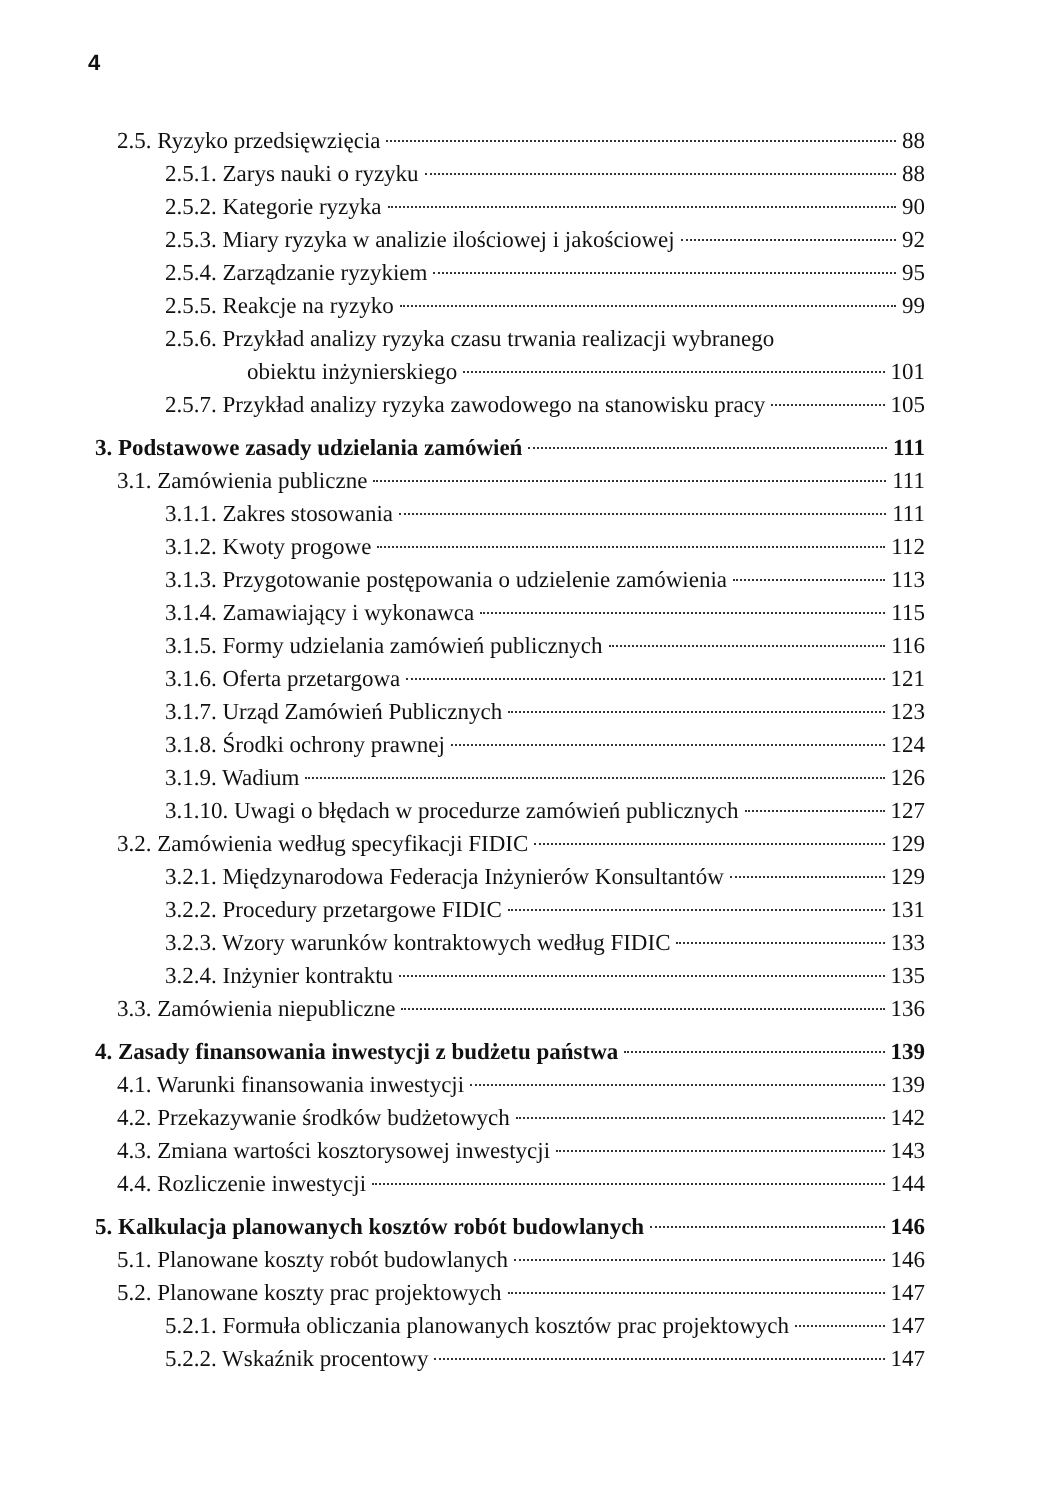4
2.5. Ryzyko przedsięwzięcia 88
2.5.1. Zarys nauki o ryzyku 88
2.5.2. Kategorie ryzyka 90
2.5.3. Miary ryzyka w analizie ilościowej i jakościowej 92
2.5.4. Zarządzanie ryzykiem 95
2.5.5. Reakcje na ryzyko 99
2.5.6. Przykład analizy ryzyka czasu trwania realizacji wybranego
obiektu inżynierskiego 101
2.5.7. Przykład analizy ryzyka zawodowego na stanowisku pracy 105
3. Podstawowe zasady udzielania zamówień 111
3.1. Zamówienia publiczne 111
3.1.1. Zakres stosowania 111
3.1.2. Kwoty progowe 112
3.1.3. Przygotowanie postępowania o udzielenie zamówienia 113
3.1.4. Zamawiający i wykonawca 115
3.1.5. Formy udzielania zamówień publicznych 116
3.1.6. Oferta przetargowa 121
3.1.7. Urząd Zamówień Publicznych 123
3.1.8. Środki ochrony prawnej 124
3.1.9. Wadium 126
3.1.10. Uwagi o błędach w procedurze zamówień publicznych 127
3.2. Zamówienia według specyfikacji FIDIC 129
3.2.1. Międzynarodowa Federacja Inżynierów Konsultantów 129
3.2.2. Procedury przetargowe FIDIC 131
3.2.3. Wzory warunków kontraktowych według FIDIC 133
3.2.4. Inżynier kontraktu 135
3.3. Zamówienia niepubliczne 136
4. Zasady finansowania inwestycji z budżetu państwa 139
4.1. Warunki finansowania inwestycji 139
4.2. Przekazywanie środków budżetowych 142
4.3. Zmiana wartości kosztorysowej inwestycji 143
4.4. Rozliczenie inwestycji 144
5. Kalkulacja planowanych kosztów robót budowlanych 146
5.1. Planowane koszty robót budowlanych 146
5.2. Planowane koszty prac projektowych 147
5.2.1. Formuła obliczania planowanych kosztów prac projektowych 147
5.2.2. Wskaźnik procentowy 147